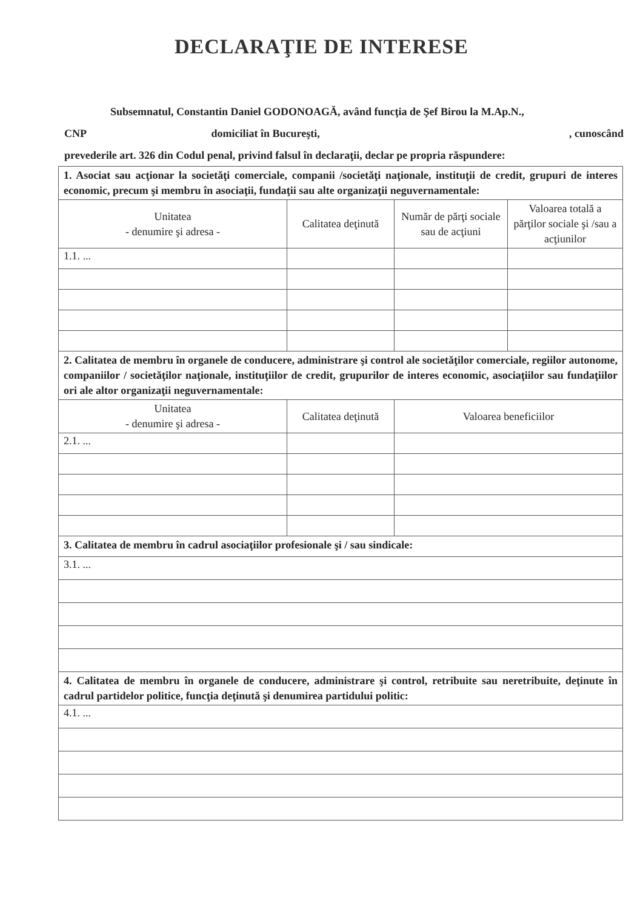DECLARAŢIE DE INTERESE
Subsemnatul, Constantin Daniel GODONOAGĂ, având funcţia de Şef Birou la M.Ap.N.,
CNP domiciliat în Bucureşti, , cunoscând
prevederile art. 326 din Codul penal, privind falsul în declaraţii, declar pe propria răspundere:
| 1. Asociat sau acţionar la societăţi comerciale, companii /societăţi naţionale, instituţii de credit, grupuri de interes economic, precum şi membru în asociaţii, fundaţii sau alte organizaţii neguvernamentale: | | | |
| Unitatea - denumire şi adresa - | Calitatea deţinută | Număr de părţi sociale sau de acţiuni | Valoarea totală a părţilor sociale şi /sau a acţiunilor |
| 1.1. ... | | | |
| 2. Calitatea de membru în organele de conducere, administrare şi control ale societăţilor comerciale, regiilor autonome, companiilor / societăţilor naţionale, instituţiilor de credit, grupurilor de interes economic, asociaţiilor sau fundaţiilor ori ale altor organizaţii neguvernamentale: | | | |
| Unitatea - denumire şi adresa - | Calitatea deţinută | Valoarea beneficiilor | |
| 2.1. ... | | | |
| 3. Calitatea de membru în cadrul asociaţiilor profesionale şi / sau sindicale: | | | |
| 3.1. ... | | | |
| 4. Calitatea de membru în organele de conducere, administrare şi control, retribuite sau neretribuite, deţinute în cadrul partidelor politice, funcţia deţinută şi denumirea partidului politic: | | | |
| 4.1. ... | | | |